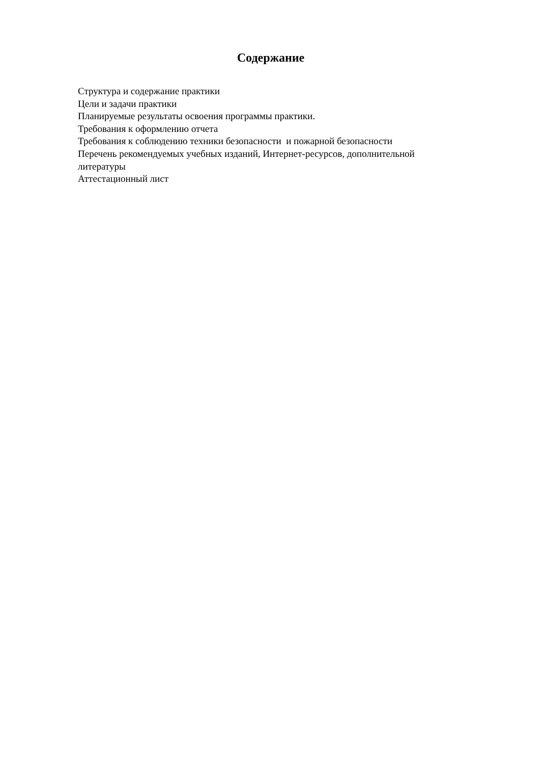Содержание
Структура и содержание практики
Цели и задачи практики
Планируемые результаты освоения программы практики.
Требования к оформлению отчета
Требования к соблюдению техники безопасности и пожарной безопасности
Перечень рекомендуемых учебных изданий, Интернет-ресурсов, дополнительной литературы
Аттестационный лист